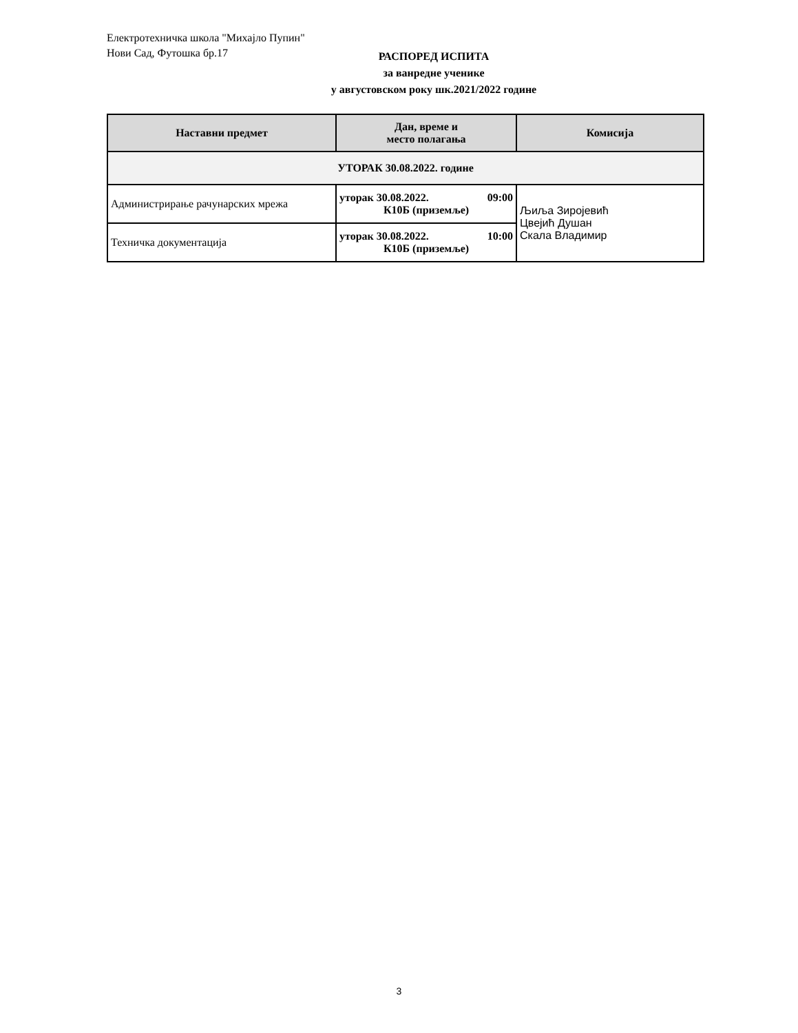Електротехничка школа "Михајло Пупин"
Нови Сад, Футошка бр.17
РАСПОРЕД ИСПИТА
за ванредне ученике
у августовском року шк.2021/2022 године
| Наставни предмет | Дан, време и место полагања | Комисија |
| --- | --- | --- |
| УТОРАК 30.08.2022. године | | |
| Администрирање рачунарских мрежа | уторак 30.08.2022. 09:00 К10Б (приземље) | Љиља Зиројевић Цвејић Душан Скала Владимир |
| Техничка документација | уторак 30.08.2022. 10:00 К10Б (приземље) | |
3